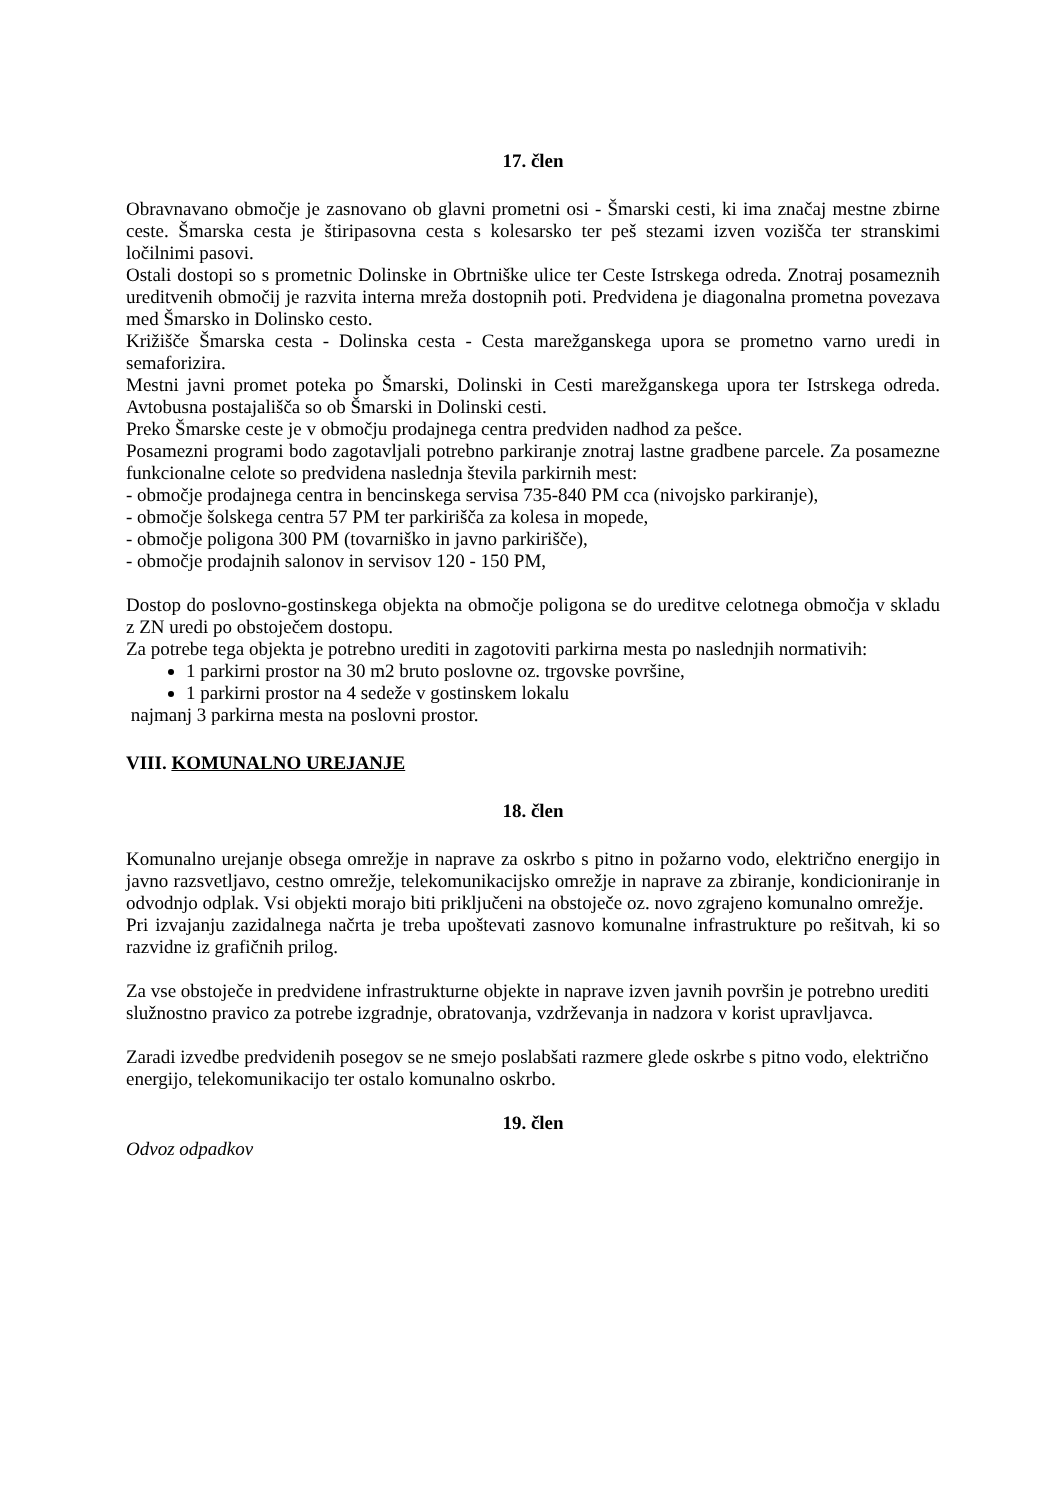17. člen
Obravnavano območje je zasnovano ob glavni prometni osi - Šmarski cesti, ki ima značaj mestne zbirne ceste. Šmarska cesta je štiripasovna cesta s kolesarsko ter peš stezami izven vozišča ter stranskimi ločilnimi pasovi.
Ostali dostopi so s prometnic Dolinske in Obrtniške ulice ter Ceste Istrskega odreda. Znotraj posameznih ureditvenih območij je razvita interna mreža dostopnih poti. Predvidena je diagonalna prometna povezava med Šmarsko in Dolinsko cesto.
Križišče Šmarska cesta - Dolinska cesta - Cesta marežganskega upora se prometno varno uredi in semaforizira.
Mestni javni promet poteka po Šmarski, Dolinski in Cesti marežganskega upora ter Istrskega odreda. Avtobusna postajališča so ob Šmarski in Dolinski cesti.
Preko Šmarske ceste je v območju prodajnega centra predviden nadhod za pešce.
Posamezni programi bodo zagotavljali potrebno parkiranje znotraj lastne gradbene parcele. Za posamezne funkcionalne celote so predvidena naslednja števila parkirnih mest:
- območje prodajnega centra in bencinskega servisa 735-840 PM cca (nivojsko parkiranje),
- območje šolskega centra 57 PM ter parkirišča za kolesa in mopede,
- območje poligona 300 PM (tovarniško in javno parkirišče),
- območje prodajnih salonov in servisov 120 - 150 PM,
Dostop do poslovno-gostinskega objekta na območje poligona se do ureditve celotnega območja v skladu z ZN uredi po obstoječem dostopu.
Za potrebe tega objekta je potrebno urediti in zagotoviti parkirna mesta po naslednjih normativih:
1 parkirni prostor na 30 m2 bruto poslovne oz. trgovske površine,
1 parkirni prostor na 4 sedeže v gostinskem lokalu
najmanj 3 parkirna mesta na poslovni prostor.
VIII. KOMUNALNO UREJANJE
18. člen
Komunalno urejanje obsega omrežje in naprave za oskrbo s pitno in požarno vodo, električno energijo in javno razsvetljavo, cestno omrežje, telekomunikacijsko omrežje in naprave za zbiranje, kondicioniranje in odvodnjo odplak. Vsi objekti morajo biti priključeni na obstoječe oz. novo zgrajeno komunalno omrežje.
Pri izvajanju zazidalnega načrta je treba upoštevati zasnovo komunalne infrastrukture po rešitvah, ki so razvidne iz grafičnih prilog.
Za vse obstoječe in predvidene infrastrukturne objekte in naprave izven javnih površin je potrebno urediti služnostno pravico za potrebe izgradnje, obratovanja, vzdrževanja in nadzora v korist upravljavca.
Zaradi izvedbe predvidenih posegov se ne smejo poslabšati razmere glede oskrbe s pitno vodo, električno energijo, telekomunikacijo ter ostalo komunalno oskrbo.
19. člen
Odvoz odpadkov